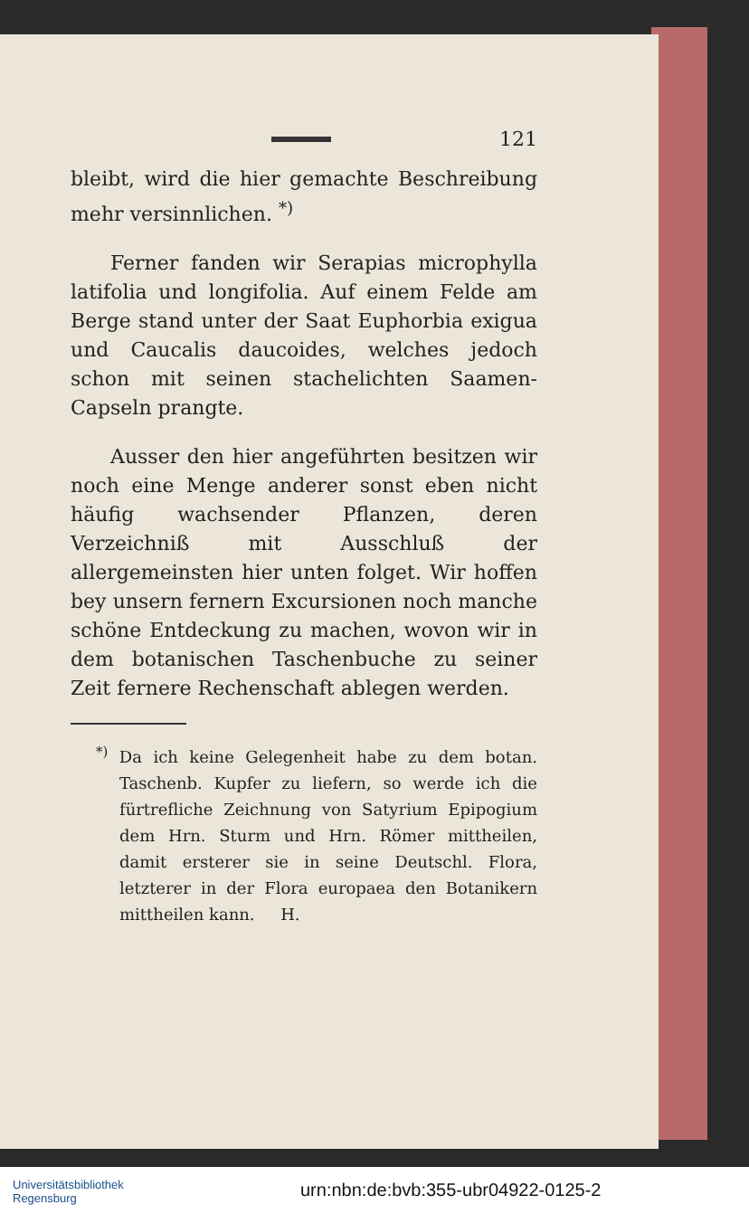121
bleibt, wird die hier gemachte Beschreibung mehr versinnlichen. <sup>*)</sup>
Ferner fanden wir Serapias microphylla latifolia und longifolia. Auf einem Felde am Berge stand unter der Saat Euphorbia exigua und Caucalis daucoides, welches jedoch schon mit seinen stachelichten Saamen-Capseln prangte.
Ausser den hier angeführten besitzen wir noch eine Menge anderer sonst eben nicht häufig wachsender Pflanzen, deren Verzeichniß mit Ausschluß der allergemeinsten hier unten folget. Wir hoffen bey unsern fernern Excursionen noch manche schöne Entdeckung zu machen, wovon wir in dem botanischen Taschenbuche zu seiner Zeit fernere Rechenschaft ablegen werden.
<sup>*)</sup> Da ich keine Gelegenheit habe zu dem botan. Taschenb. Kupfer zu liefern, so werde ich die fürtrefliche Zeichnung von Satyrium Epipogium dem Hrn. Sturm und Hrn. Römer mittheilen, damit ersterer sie in seine Deutschl. Flora, letzterer in der Flora europaea den Botanikern mittheilen kann. H.
Universitätsbibliothek
Regensburg
urn:nbn:de:bvb:355-ubr04922-0125-2